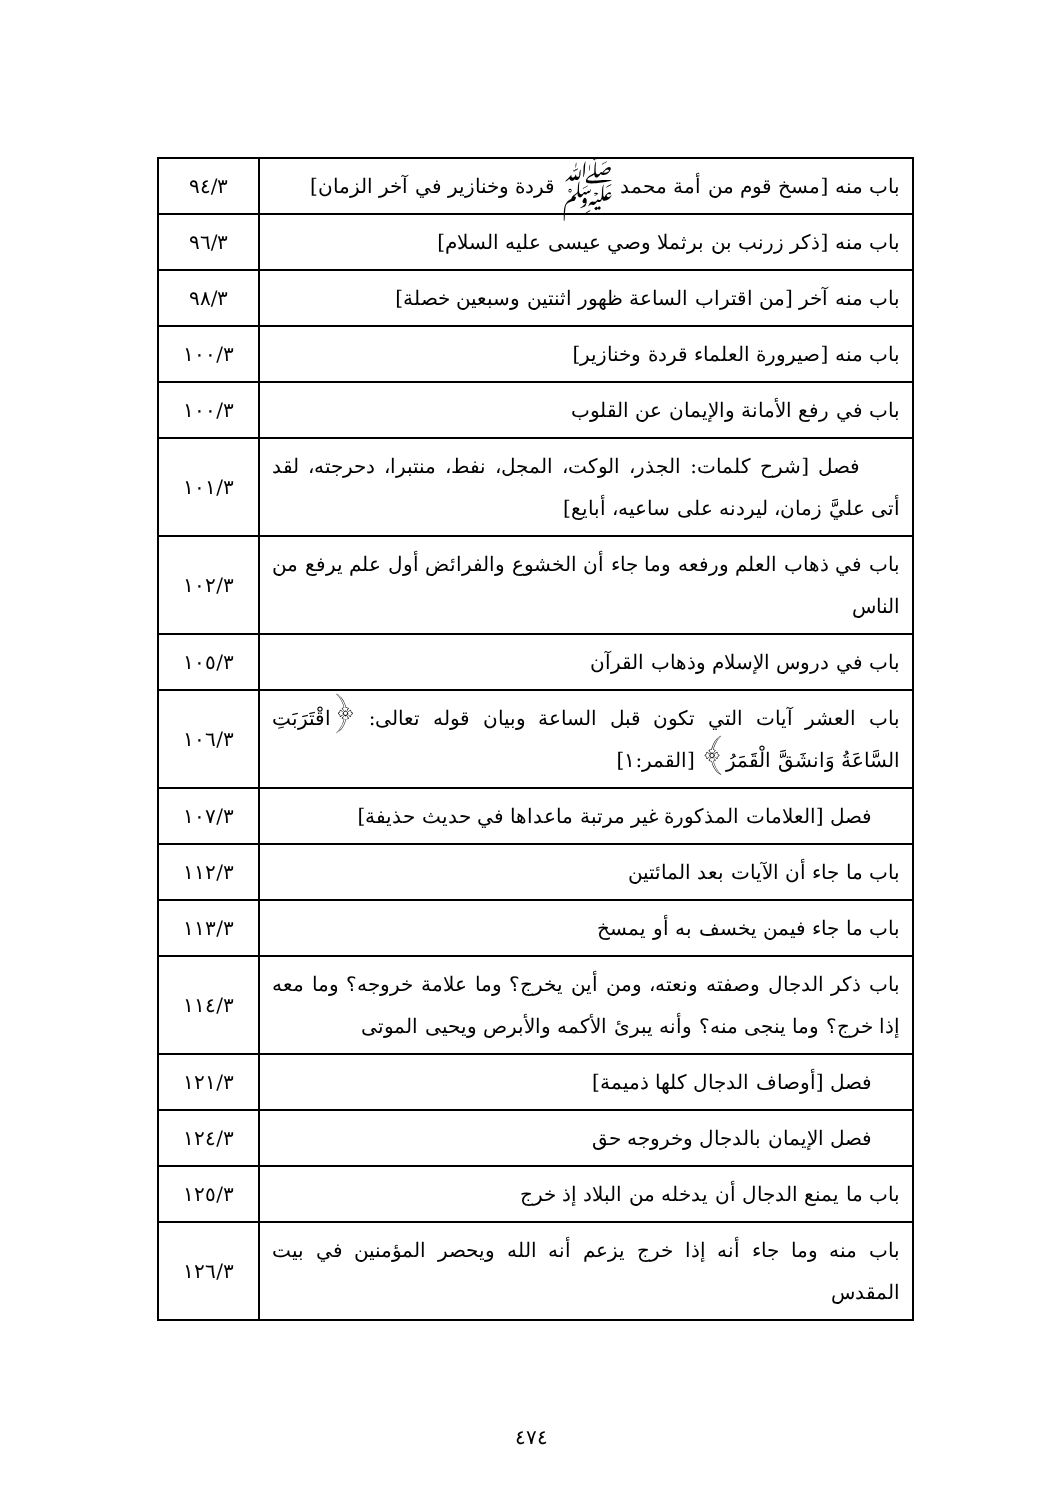| باب منه [مسخ قوم من أمة محمد ﷺ قردة وخنازير في آخر الزمان] | ٩٤/٣ |
| باب منه [ذكر زرنب بن برثملا وصي عيسى عليه السلام] | ٩٦/٣ |
| باب منه آخر [من اقتراب الساعة ظهور اثنتين وسبعين خصلة] | ٩٨/٣ |
| باب منه [صيرورة العلماء قردة وخنازير] | ١٠٠/٣ |
| باب في رفع الأمانة والإيمان عن القلوب | ١٠٠/٣ |
| فصل [شرح كلمات: الجذر، الوكت، المجل، نفط، منتبرا، دحرجته، لقد أتى عليَّ زمان، ليردنه على ساعيه، أبايع] | ١٠١/٣ |
| باب في ذهاب العلم ورفعه وما جاء أن الخشوع والفرائض أول علم يرفع من الناس | ١٠٢/٣ |
| باب في دروس الإسلام وذهاب القرآن | ١٠٥/٣ |
| باب العشر آيات التي تكون قبل الساعة وبيان قوله تعالى: ﴿اقْتَرَبَتِ السَّاعَةُ وَانشَقَّ الْقَمَرُ﴾ [القمر:١] | ١٠٦/٣ |
| فصل [العلامات المذكورة غير مرتبة ماعداها في حديث حذيفة] | ١٠٧/٣ |
| باب ما جاء أن الآيات بعد المائتين | ١١٢/٣ |
| باب ما جاء فيمن يخسف به أو يمسخ | ١١٣/٣ |
| باب ذكر الدجال وصفته ونعته، ومن أين يخرج؟ وما علامة خروجه؟ وما معه إذا خرج؟ وما ينجى منه؟ وأنه يبرئ الأكمه والأبرص ويحيى الموتى | ١١٤/٣ |
| فصل [أوصاف الدجال كلها ذميمة] | ١٢١/٣ |
| فصل الإيمان بالدجال وخروجه حق | ١٢٤/٣ |
| باب ما يمنع الدجال أن يدخله من البلاد إذ خرج | ١٢٥/٣ |
| باب منه وما جاء أنه إذا خرج يزعم أنه الله ويحصر المؤمنين في بيت المقدس | ١٢٦/٣ |
٤٧٤